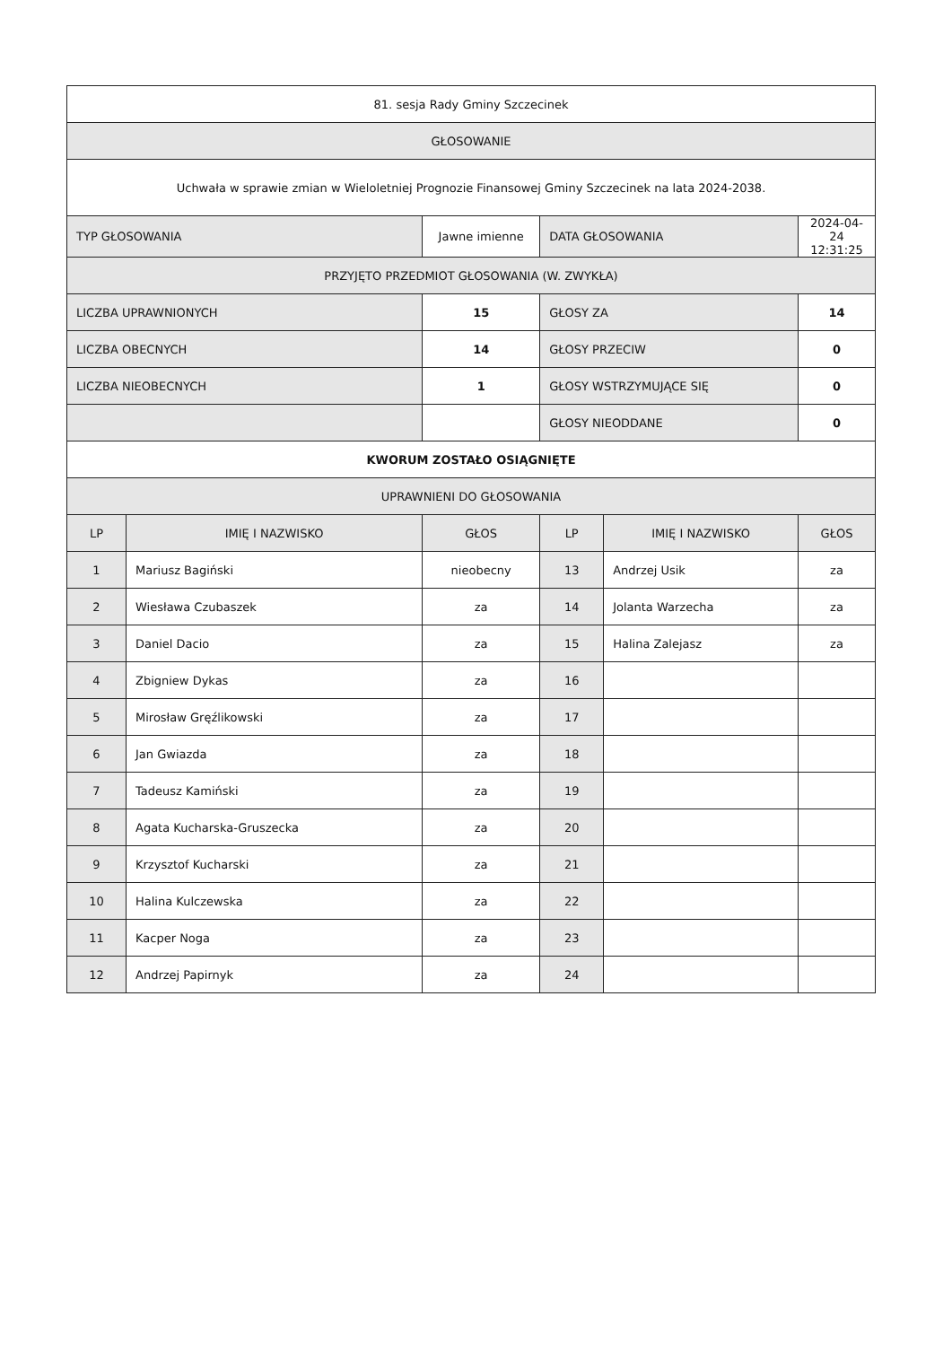| 81. sesja Rady Gminy Szczecinek | | | | | |
| GŁOSOWANIE | | | | | |
| Uchwała w sprawie zmian w Wieloletniej Prognozie Finansowej Gminy Szczecinek na lata 2024-2038. | | | | | |
| TYP GŁOSOWANIA | | Jawne imienne | DATA GŁOSOWANIA | | 2024-04-24 12:31:25 |
| PRZYJĘTO PRZEDMIOT GŁOSOWANIA (W. ZWYKŁA) | | | | | |
| LICZBA UPRAWNIONYCH | | 15 | GŁOSY ZA | | 14 |
| LICZBA OBECNYCH | | 14 | GŁOSY PRZECIW | | 0 |
| LICZBA NIEOBECNYCH | | 1 | GŁOSY WSTRZYMUJĄCE SIĘ | | 0 |
| | | | GŁOSY NIEODDANE | | 0 |
| KWORUM ZOSTAŁO OSIĄGNIĘTE | | | | | |
| UPRAWNIENI DO GŁOSOWANIA | | | | | |
| LP | IMIĘ I NAZWISKO | GŁOS | LP | IMIĘ I NAZWISKO | GŁOS |
| 1 | Mariusz Bagiński | nieobecny | 13 | Andrzej Usik | za |
| 2 | Wiesława Czubaszek | za | 14 | Jolanta Warzecha | za |
| 3 | Daniel Dacio | za | 15 | Halina Zalejasz | za |
| 4 | Zbigniew Dykas | za | 16 | | |
| 5 | Mirosław Gręźlikowski | za | 17 | | |
| 6 | Jan Gwiazda | za | 18 | | |
| 7 | Tadeusz Kamiński | za | 19 | | |
| 8 | Agata Kucharska-Gruszecka | za | 20 | | |
| 9 | Krzysztof Kucharski | za | 21 | | |
| 10 | Halina Kulczewska | za | 22 | | |
| 11 | Kacper Noga | za | 23 | | |
| 12 | Andrzej Papirnyk | za | 24 | | |